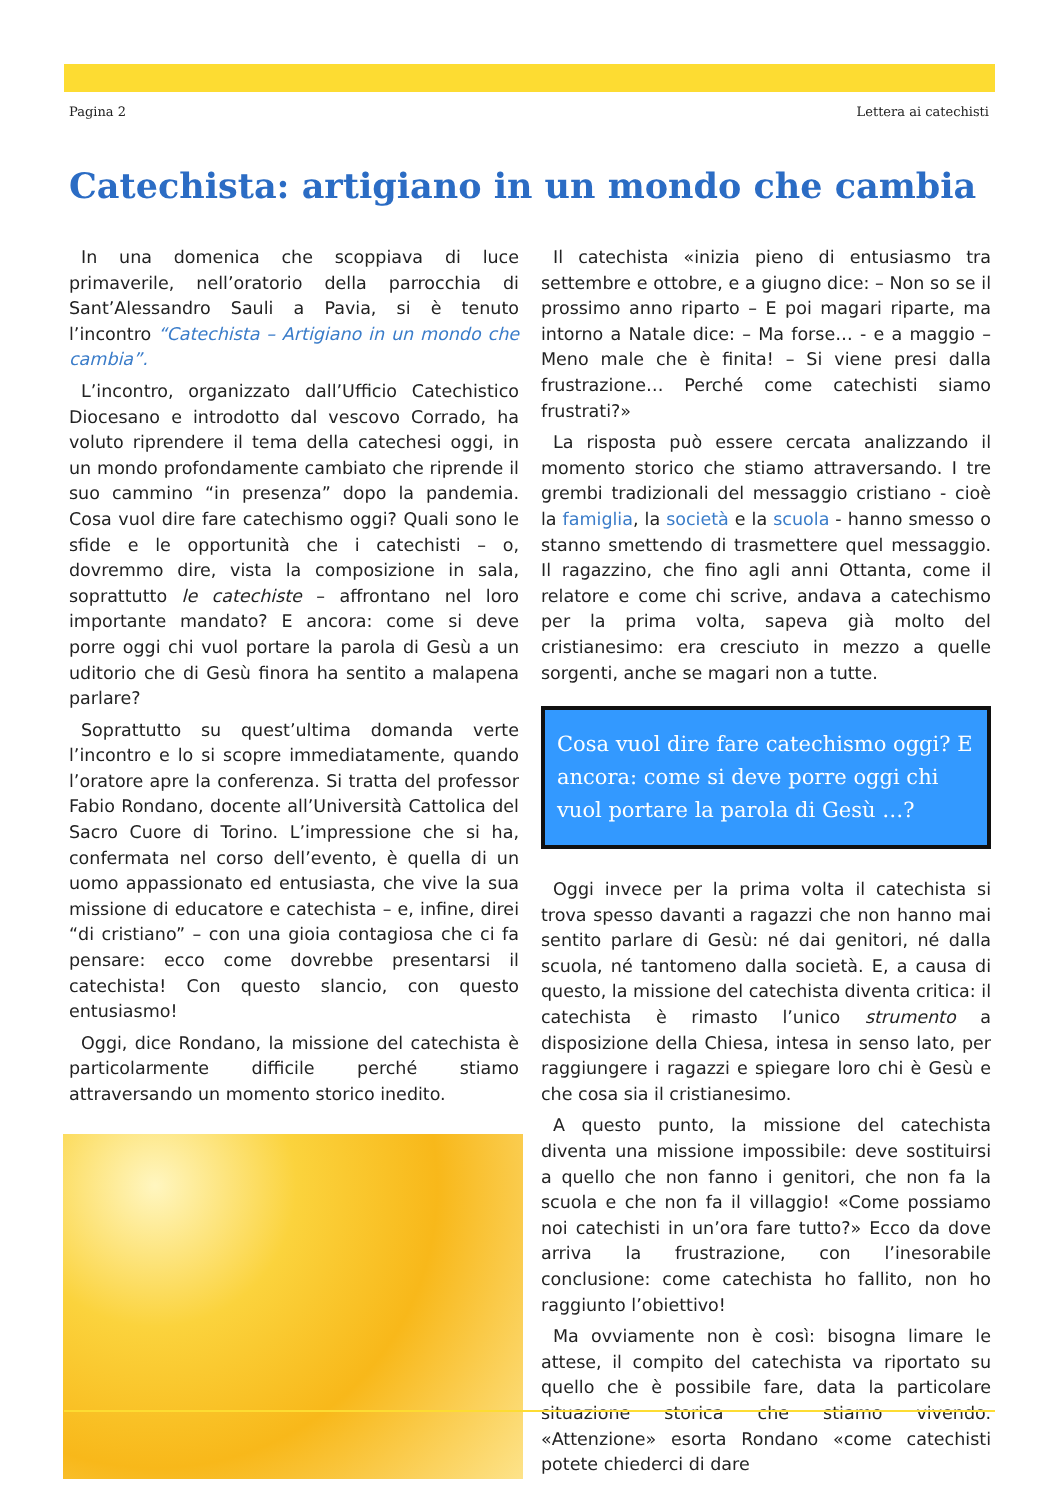Pagina 2 Lettera ai catechisti
Catechista: artigiano in un mondo che cambia
In una domenica che scoppiava di luce primaverile, nell’oratorio della parrocchia di Sant’Alessandro Sauli a Pavia, si è tenuto l’incontro “Catechista – Artigiano in un mondo che cambia”.
L’incontro, organizzato dall’Ufficio Catechistico Diocesano e introdotto dal vescovo Corrado, ha voluto riprendere il tema della catechesi oggi, in un mondo profondamente cambiato che riprende il suo cammino “in presenza” dopo la pandemia. Cosa vuol dire fare catechismo oggi? Quali sono le sfide e le opportunità che i catechisti – o, dovremmo dire, vista la composizione in sala, soprattutto le catechiste – affrontano nel loro importante mandato? E ancora: come si deve porre oggi chi vuol portare la parola di Gesù a un uditorio che di Gesù finora ha sentito a malapena parlare?
Soprattutto su quest’ultima domanda verte l’incontro e lo si scopre immediatamente, quando l’oratore apre la conferenza. Si tratta del professor Fabio Rondano, docente all’Università Cattolica del Sacro Cuore di Torino. L’impressione che si ha, confermata nel corso dell’evento, è quella di un uomo appassionato ed entusiasta, che vive la sua missione di educatore e catechista – e, infine, direi “di cristiano” – con una gioia contagiosa che ci fa pensare: ecco come dovrebbe presentarsi il catechista! Con questo slancio, con questo entusiasmo!
Oggi, dice Rondano, la missione del catechista è particolarmente difficile perché stiamo attraversando un momento storico inedito.
Il catechista «inizia pieno di entusiasmo tra settembre e ottobre, e a giugno dice: – Non so se il prossimo anno riparto – E poi magari riparte, ma intorno a Natale dice: – Ma forse… - e a maggio – Meno male che è finita! – Si viene presi dalla frustrazione… Perché come catechisti siamo frustrati?»
La risposta può essere cercata analizzando il momento storico che stiamo attraversando. I tre grembi tradizionali del messaggio cristiano - cioè la famiglia, la società e la scuola - hanno smesso o stanno smettendo di trasmettere quel messaggio. Il ragazzino, che fino agli anni Ottanta, come il relatore e come chi scrive, andava a catechismo per la prima volta, sapeva già molto del cristianesimo: era cresciuto in mezzo a quelle sorgenti, anche se magari non a tutte.
Cosa vuol dire fare catechismo oggi? E ancora: come si deve porre oggi chi vuol portare la parola di Gesù …?
Oggi invece per la prima volta il catechista si trova spesso davanti a ragazzi che non hanno mai sentito parlare di Gesù: né dai genitori, né dalla scuola, né tantomeno dalla società. E, a causa di questo, la missione del catechista diventa critica: il catechista è rimasto l’unico strumento a disposizione della Chiesa, intesa in senso lato, per raggiungere i ragazzi e spiegare loro chi è Gesù e che cosa sia il cristianesimo.
A questo punto, la missione del catechista diventa una missione impossibile: deve sostituirsi a quello che non fanno i genitori, che non fa la scuola e che non fa il villaggio! «Come possiamo noi catechisti in un’ora fare tutto?» Ecco da dove arriva la frustrazione, con l’inesorabile conclusione: come catechista ho fallito, non ho raggiunto l’obiettivo!
Ma ovviamente non è così: bisogna limare le attese, il compito del catechista va riportato su quello che è possibile fare, data la particolare situazione storica che stiamo vivendo. «Attenzione» esorta Rondano «come catechisti potete chiederci di dare